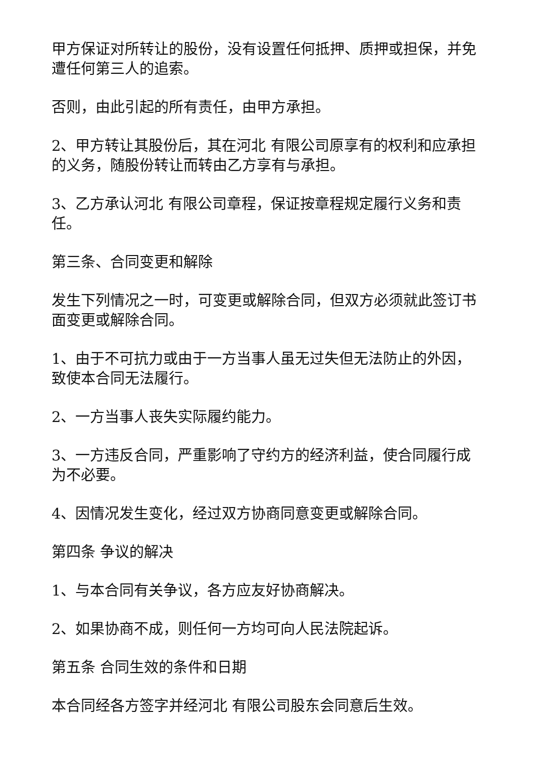甲方保证对所转让的股份，没有设置任何抵押、质押或担保，并免遭任何第三人的追索。
否则，由此引起的所有责任，由甲方承担。
2、甲方转让其股份后，其在河北 有限公司原享有的权利和应承担的义务，随股份转让而转由乙方享有与承担。
3、乙方承认河北 有限公司章程，保证按章程规定履行义务和责任。
第三条、合同变更和解除
发生下列情况之一时，可变更或解除合同，但双方必须就此签订书面变更或解除合同。
1、由于不可抗力或由于一方当事人虽无过失但无法防止的外因，致使本合同无法履行。
2、一方当事人丧失实际履约能力。
3、一方违反合同，严重影响了守约方的经济利益，使合同履行成为不必要。
4、因情况发生变化，经过双方协商同意变更或解除合同。
第四条 争议的解决
1、与本合同有关争议，各方应友好协商解决。
2、如果协商不成，则任何一方均可向人民法院起诉。
第五条 合同生效的条件和日期
本合同经各方签字并经河北 有限公司股东会同意后生效。